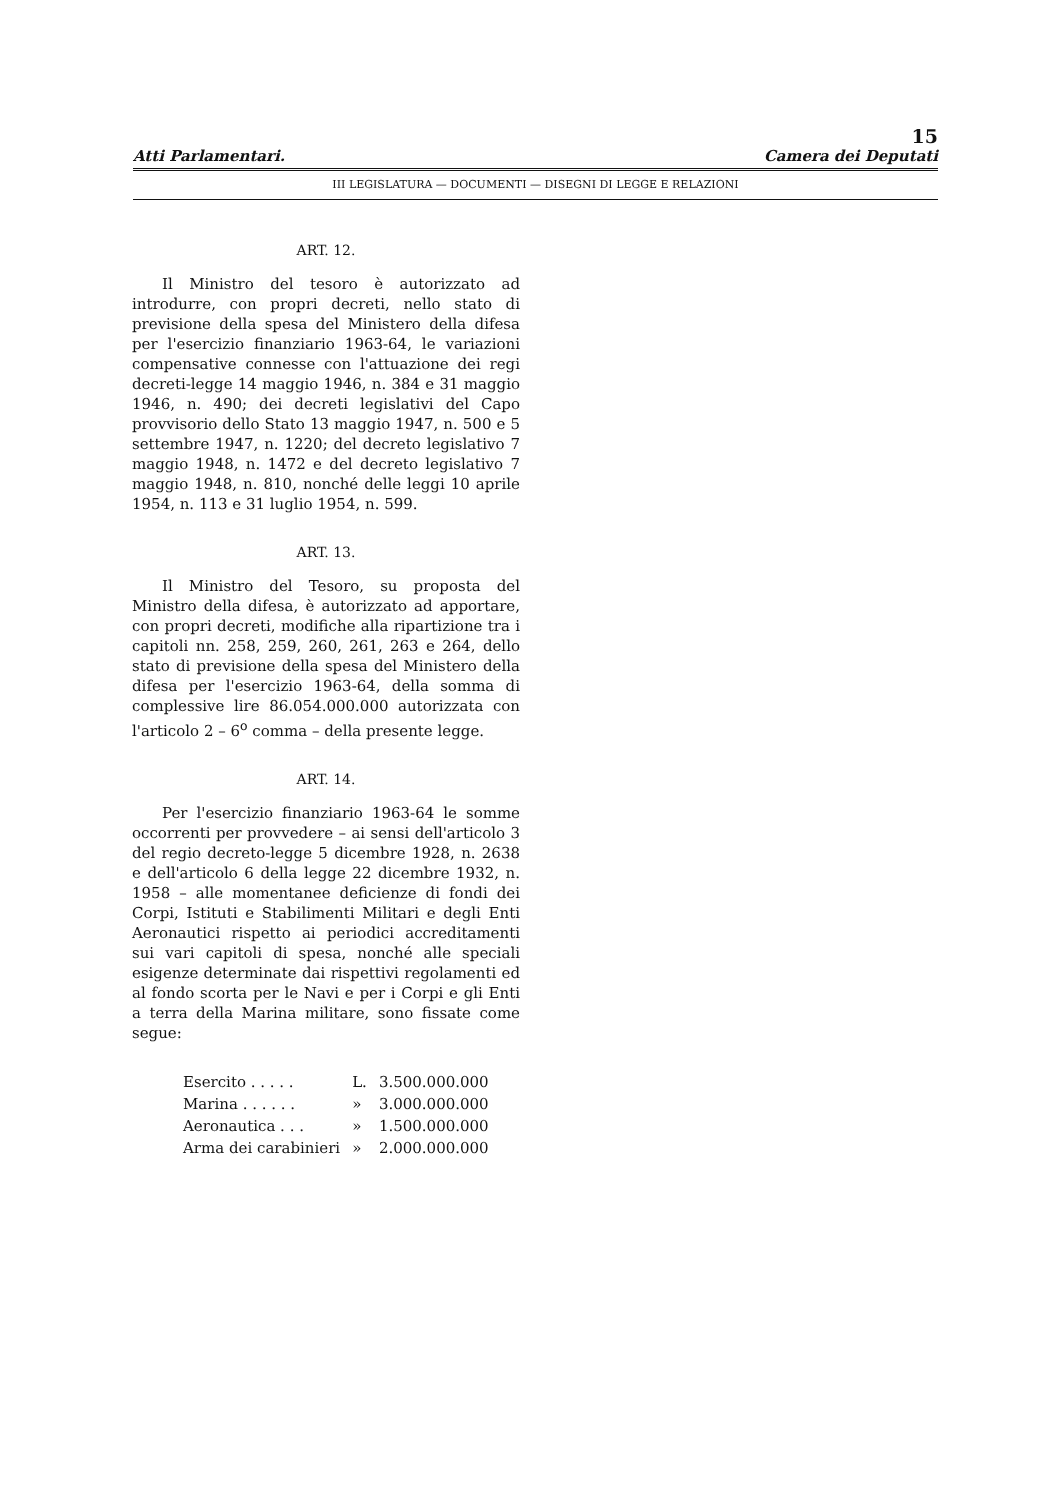15
Atti Parlamentari. Camera dei Deputati
III LEGISLATURA — DOCUMENTI — DISEGNI DI LEGGE E RELAZIONI
ART. 12.
Il Ministro del tesoro è autorizzato ad introdurre, con propri decreti, nello stato di previsione della spesa del Ministero della difesa per l'esercizio finanziario 1963-64, le variazioni compensative connesse con l'attuazione dei regi decreti-legge 14 maggio 1946, n. 384 e 31 maggio 1946, n. 490; dei decreti legislativi del Capo provvisorio dello Stato 13 maggio 1947, n. 500 e 5 settembre 1947, n. 1220; del decreto legislativo 7 maggio 1948, n. 1472 e del decreto legislativo 7 maggio 1948, n. 810, nonché delle leggi 10 aprile 1954, n. 113 e 31 luglio 1954, n. 599.
ART. 13.
Il Ministro del Tesoro, su proposta del Ministro della difesa, è autorizzato ad apportare, con propri decreti, modifiche alla ripartizione tra i capitoli nn. 258, 259, 260, 261, 263 e 264, dello stato di previsione della spesa del Ministero della difesa per l'esercizio 1963-64, della somma di complessive lire 86.054.000.000 autorizzata con l'articolo 2 – 6<sup>o</sup> comma – della presente legge.
ART. 14.
Per l'esercizio finanziario 1963-64 le somme occorrenti per provvedere – ai sensi dell'articolo 3 del regio decreto-legge 5 dicembre 1928, n. 2638 e dell'articolo 6 della legge 22 dicembre 1932, n. 1958 – alle momentanee deficienze di fondi dei Corpi, Istituti e Stabilimenti Militari e degli Enti Aeronautici rispetto ai periodici accreditamenti sui vari capitoli di spesa, nonché alle speciali esigenze determinate dai rispettivi regolamenti ed al fondo scorta per le Navi e per i Corpi e gli Enti a terra della Marina militare, sono fissate come segue:
| Esercito . . . . . | L. | 3.500.000.000 |
| Marina . . . . . . | » | 3.000.000.000 |
| Aeronautica . . . | » | 1.500.000.000 |
| Arma dei carabinieri | » | 2.000.000.000 |